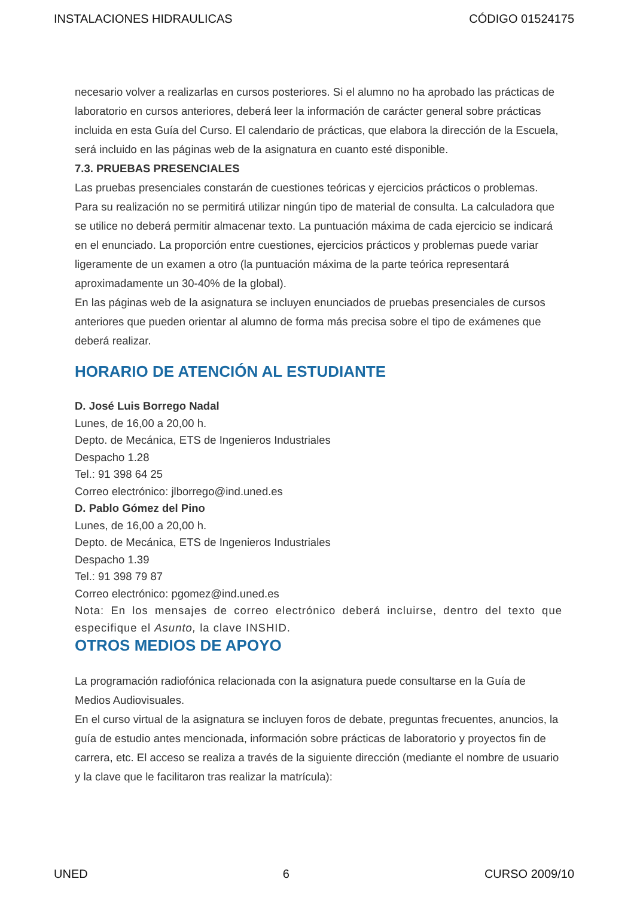INSTALACIONES HIDRAULICAS CÓDIGO 01524175
necesario volver a realizarlas en cursos posteriores. Si el alumno no ha aprobado las prácticas de laboratorio en cursos anteriores, deberá leer la información de carácter general sobre prácticas incluida en esta Guía del Curso. El calendario de prácticas, que elabora la dirección de la Escuela, será incluido en las páginas web de la asignatura en cuanto esté disponible.
7.3. PRUEBAS PRESENCIALES
Las pruebas presenciales constarán de cuestiones teóricas y ejercicios prácticos o problemas. Para su realización no se permitirá utilizar ningún tipo de material de consulta. La calculadora que se utilice no deberá permitir almacenar texto. La puntuación máxima de cada ejercicio se indicará en el enunciado. La proporción entre cuestiones, ejercicios prácticos y problemas puede variar ligeramente de un examen a otro (la puntuación máxima de la parte teórica representará aproximadamente un 30-40% de la global).
En las páginas web de la asignatura se incluyen enunciados de pruebas presenciales de cursos anteriores que pueden orientar al alumno de forma más precisa sobre el tipo de exámenes que deberá realizar.
HORARIO DE ATENCIÓN AL ESTUDIANTE
D. José Luis Borrego Nadal
Lunes, de 16,00 a 20,00 h.
Depto. de Mecánica, ETS de Ingenieros Industriales
Despacho 1.28
Tel.: 91 398 64 25
Correo electrónico: jlborrego@ind.uned.es
D. Pablo Gómez del Pino
Lunes, de 16,00 a 20,00 h.
Depto. de Mecánica, ETS de Ingenieros Industriales
Despacho 1.39
Tel.: 91 398 79 87
Correo electrónico: pgomez@ind.uned.es
Nota: En los mensajes de correo electrónico deberá incluirse, dentro del texto que especifique el Asunto, la clave INSHID.
OTROS MEDIOS DE APOYO
La programación radiofónica relacionada con la asignatura puede consultarse en la Guía de Medios Audiovisuales.
En el curso virtual de la asignatura se incluyen foros de debate, preguntas frecuentes, anuncios, la guía de estudio antes mencionada, información sobre prácticas de laboratorio y proyectos fin de carrera, etc. El acceso se realiza a través de la siguiente dirección (mediante el nombre de usuario y la clave que le facilitaron tras realizar la matrícula):
UNED 6 CURSO 2009/10